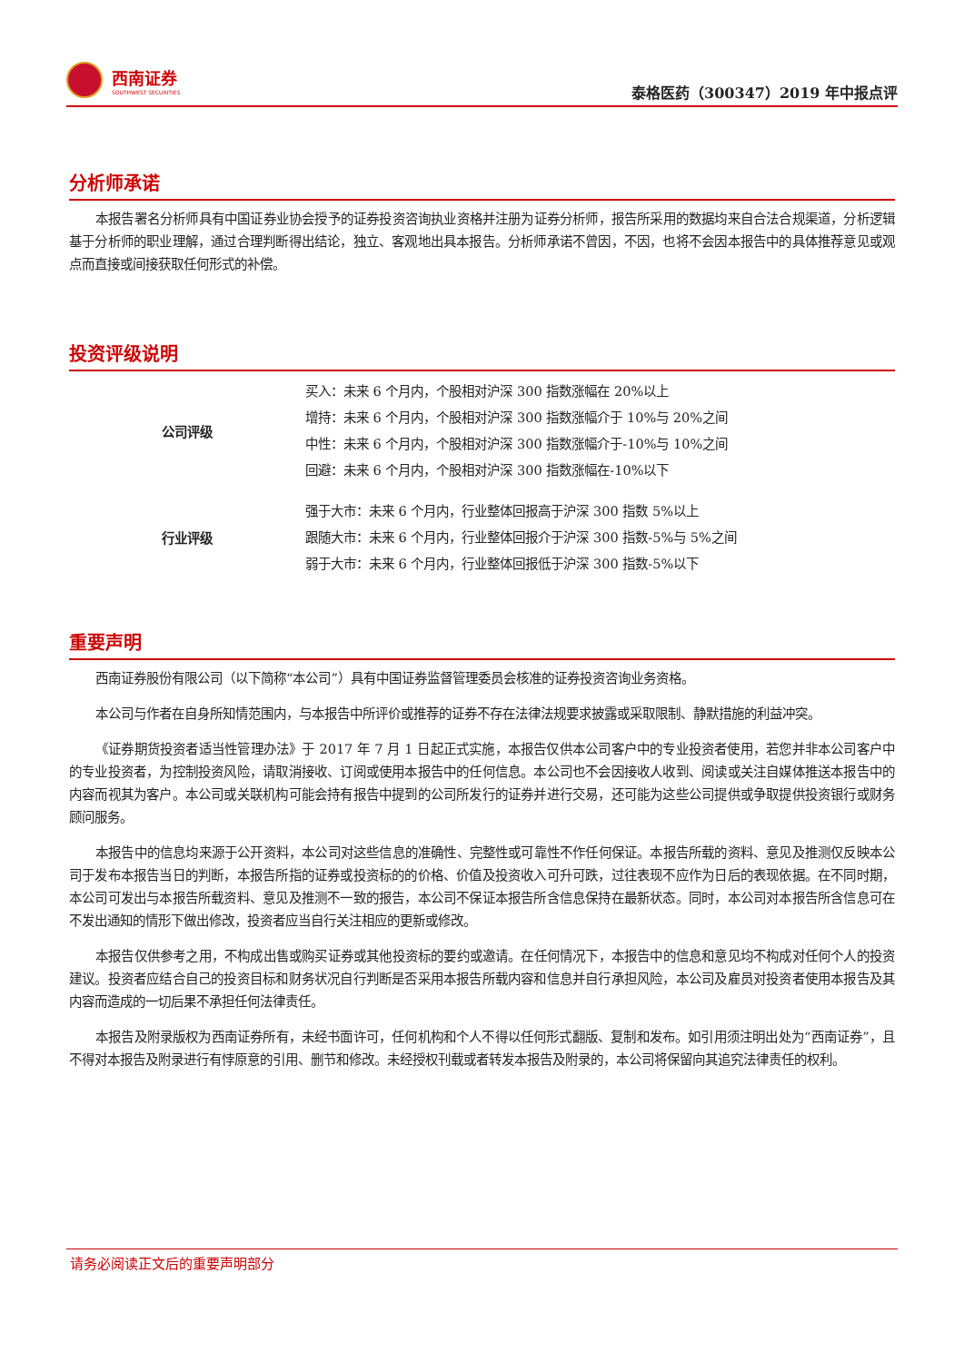西南证券
SOUTHWEST SECURITIES
泰格医药（300347）2019 年中报点评
分析师承诺
本报告署名分析师具有中国证券业协会授予的证券投资咨询执业资格并注册为证券分析师，报告所采用的数据均来自合法合规渠道，分析逻辑基于分析师的职业理解，通过合理判断得出结论，独立、客观地出具本报告。分析师承诺不曾因，不因，也将不会因本报告中的具体推荐意见或观点而直接或间接获取任何形式的补偿。
投资评级说明
| 公司评级 | 买入：未来 6 个月内，个股相对沪深 300 指数涨幅在 20%以上 |
| | 增持：未来 6 个月内，个股相对沪深 300 指数涨幅介于 10%与 20%之间 |
| | 中性：未来 6 个月内，个股相对沪深 300 指数涨幅介于-10%与 10%之间 |
| | 回避：未来 6 个月内，个股相对沪深 300 指数涨幅在-10%以下 |
| 行业评级 | 强于大市：未来 6 个月内，行业整体回报高于沪深 300 指数 5%以上 |
| | 跟随大市：未来 6 个月内，行业整体回报介于沪深 300 指数-5%与 5%之间 |
| | 弱于大市：未来 6 个月内，行业整体回报低于沪深 300 指数-5%以下 |
重要声明
西南证券股份有限公司（以下简称“本公司”）具有中国证券监督管理委员会核准的证券投资咨询业务资格。
本公司与作者在自身所知情范围内，与本报告中所评价或推荐的证券不存在法律法规要求披露或采取限制、静默措施的利益冲突。
《证券期货投资者适当性管理办法》于 2017 年 7 月 1 日起正式实施，本报告仅供本公司客户中的专业投资者使用，若您并非本公司客户中的专业投资者，为控制投资风险，请取消接收、订阅或使用本报告中的任何信息。本公司也不会因接收人收到、阅读或关注自媒体推送本报告中的内容而视其为客户。本公司或关联机构可能会持有报告中提到的公司所发行的证券并进行交易，还可能为这些公司提供或争取提供投资银行或财务顾问服务。
本报告中的信息均来源于公开资料，本公司对这些信息的准确性、完整性或可靠性不作任何保证。本报告所载的资料、意见及推测仅反映本公司于发布本报告当日的判断，本报告所指的证券或投资标的的价格、价值及投资收入可升可跌，过往表现不应作为日后的表现依据。在不同时期，本公司可发出与本报告所载资料、意见及推测不一致的报告，本公司不保证本报告所含信息保持在最新状态。同时，本公司对本报告所含信息可在不发出通知的情形下做出修改，投资者应当自行关注相应的更新或修改。
本报告仅供参考之用，不构成出售或购买证券或其他投资标的要约或邀请。在任何情况下，本报告中的信息和意见均不构成对任何个人的投资建议。投资者应结合自己的投资目标和财务状况自行判断是否采用本报告所载内容和信息并自行承担风险，本公司及雇员对投资者使用本报告及其内容而造成的一切后果不承担任何法律责任。
本报告及附录版权为西南证券所有，未经书面许可，任何机构和个人不得以任何形式翻版、复制和发布。如引用须注明出处为“西南证券”，且不得对本报告及附录进行有悖原意的引用、删节和修改。未经授权刊载或者转发本报告及附录的，本公司将保留向其追究法律责任的权利。
请务必阅读正文后的重要声明部分